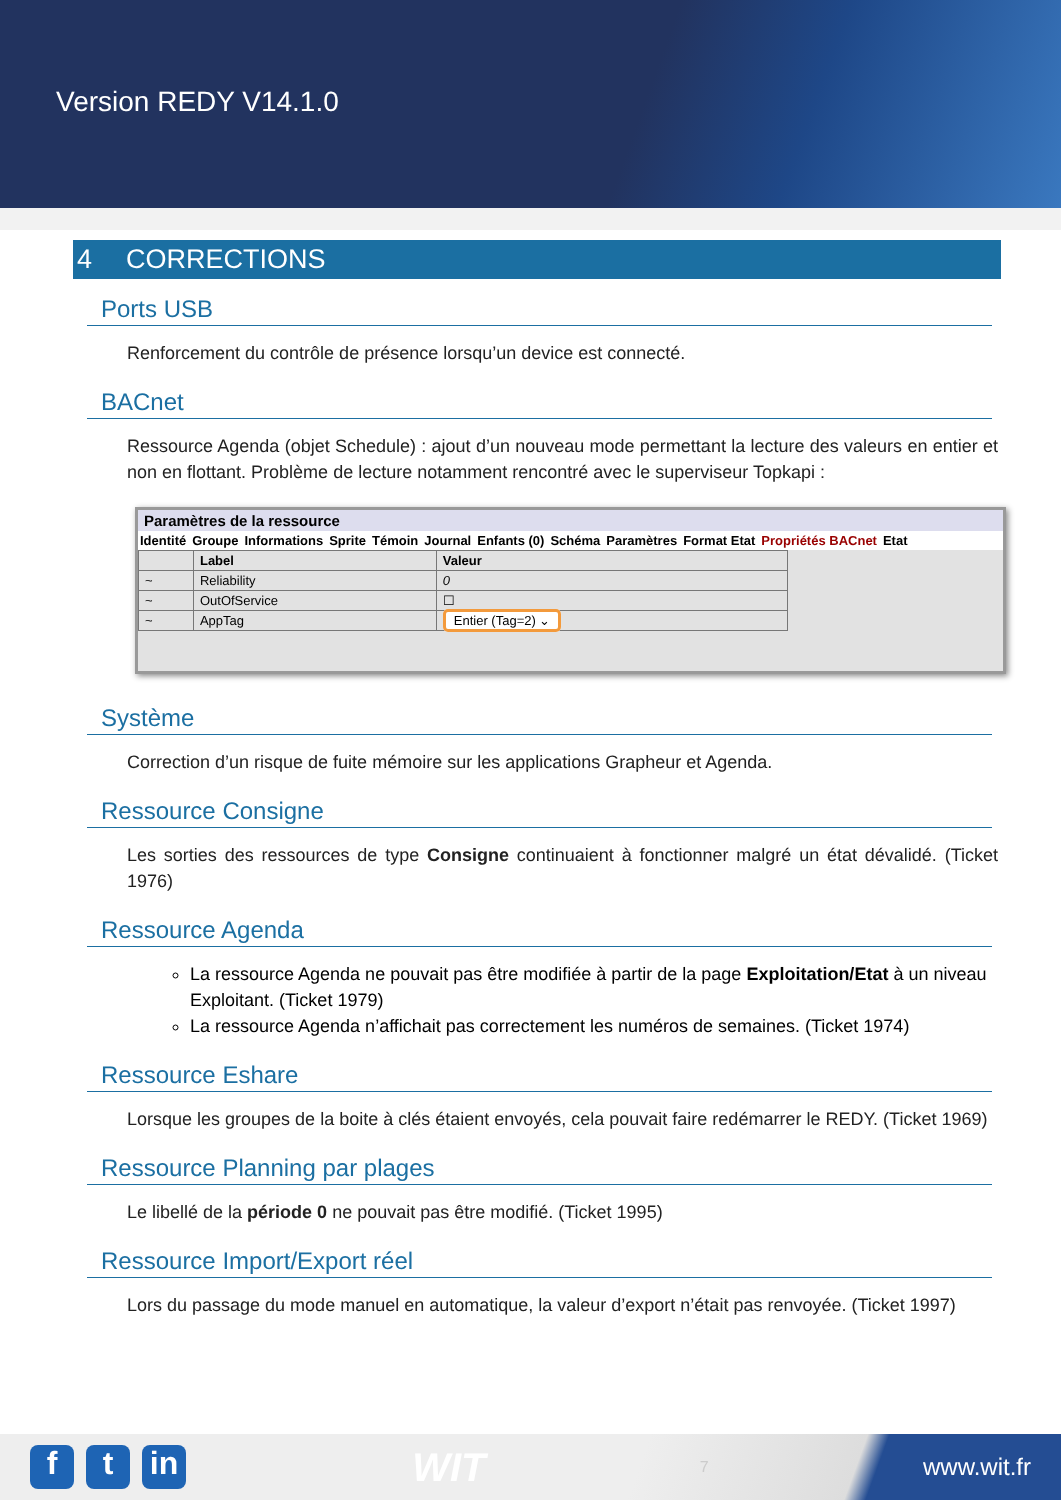Version REDY V14.1.0
4 CORRECTIONS
Ports USB
Renforcement du contrôle de présence lorsqu’un device est connecté.
BACnet
Ressource Agenda (objet Schedule) : ajout d’un nouveau mode permettant la lecture des valeurs en entier et non en flottant. Problème de lecture notamment rencontré avec le superviseur Topkapi :
Paramètres de la ressource
Identité Groupe Informations Sprite Témoin Journal Enfants (0) Schéma Paramètres Format Etat Propriétés BACnet Etat
| | Label | Valeur |
| --- | --- | --- |
| ~ | Reliability | 0 |
| ~ | OutOfService | ☐ |
| ~ | AppTag | Entier (Tag=2) ⌄ |
Système
Correction d’un risque de fuite mémoire sur les applications Grapheur et Agenda.
Ressource Consigne
Les sorties des ressources de type Consigne continuaient à fonctionner malgré un état dévalidé. (Ticket 1976)
Ressource Agenda
La ressource Agenda ne pouvait pas être modifiée à partir de la page Exploitation/Etat à un niveau Exploitant. (Ticket 1979)
La ressource Agenda n’affichait pas correctement les numéros de semaines. (Ticket 1974)
Ressource Eshare
Lorsque les groupes de la boite à clés étaient envoyés, cela pouvait faire redémarrer le REDY. (Ticket 1969)
Ressource Planning par plages
Le libellé de la période 0 ne pouvait pas être modifié. (Ticket 1995)
Ressource Import/Export réel
Lors du passage du mode manuel en automatique, la valeur d’export n’était pas renvoyée. (Ticket 1997)
ft in
WIT
7
www.wit.fr